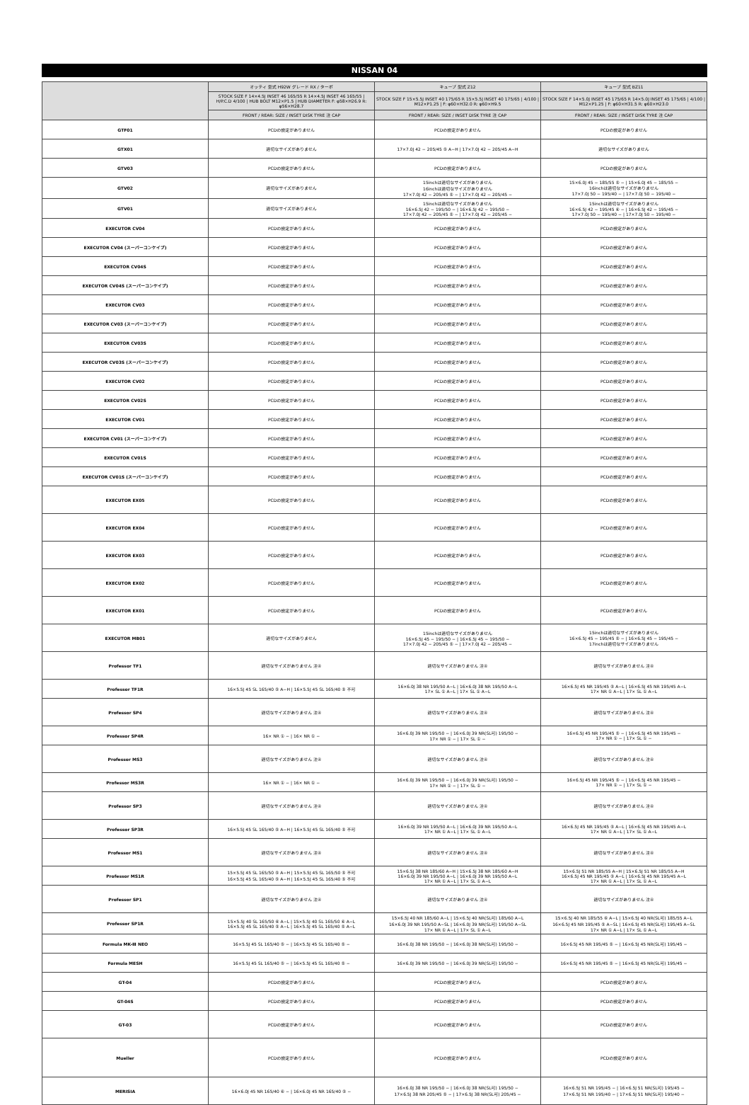NISSAN 04
| | オッティ 型式 H92W グレード RX / ターボ | キューブ 型式 Z12 | キューブ 型式 BZ11 |
| --- | --- | --- | --- |
| | STOCK SIZE F 14×4.5J INSET 46 165/55 R 14×4.5J INSET 46 165/55 / H/P.C.D 4/100 / HUB BOLT M12×P1.5 / HUB DIAMETER F: φ58×H26.9 R: φ56×H28.7 | STOCK SIZE F 15×5.5J INSET 40 175/65 R 15×5.5J INSET 40 175/65 / 4/100 / M12×P1.25 / F: φ60×H32.0 R: φ60×H9.5 | STOCK SIZE F 14×5.0J INSET 45 175/65 R 14×5.0J INSET 45 175/65 / 4/100 / M12×P1.25 / F: φ60×H31.5 R: φ60×H23.0 |
| | FRONT / REAR: SIZE / INSET DISK TYRE 注 CAP | FRONT / REAR: SIZE / INSET DISK TYRE 注 CAP | FRONT / REAR: SIZE / INSET DISK TYRE 注 CAP |
| GTF01 | PCDの設定がありません | PCDの設定がありません | PCDの設定がありません |
| GTX01 | 適切なサイズがありません | 17×7.0J 42 − 205/45 ⑤ A−H / 17×7.0J 42 − 205/45 A−H | 適切なサイズがありません |
| GTV03 | PCDの設定がありません | PCDの設定がありません | PCDの設定がありません |
| GTV02 | 適切なサイズがありません | 15inchは適切なサイズがありません 16inchは適切なサイズがありません 17×7.0J 42 − 205/45 ⑤ − / 17×7.0J 42 − 205/45 − | 15×6.0J 45 − 185/55 ⑤ − / 15×6.0J 45 − 185/55 − 16inchは適切なサイズがありません 17×7.0J 50 − 195/40 − / 17×7.0J 50 − 195/40 − |
| GTV01 | 適切なサイズがありません | 15inchは適切なサイズがありません 16×6.5J 42 − 195/50 − / 16×6.5J 42 − 195/50 − 17×7.0J 42 − 205/45 ⑤ − / 17×7.0J 42 − 205/45 − | 15inchは適切なサイズがありません 16×6.5J 42 − 195/45 ⑥ − / 16×6.5J 42 − 195/45 − 17×7.0J 50 − 195/40 − / 17×7.0J 50 − 195/40 − |
| EXECUTOR CV04 | PCDの設定がありません | PCDの設定がありません | PCDの設定がありません |
| EXECUTOR CV04 (スーパーコンケイブ) | PCDの設定がありません | PCDの設定がありません | PCDの設定がありません |
| EXECUTOR CV04S | PCDの設定がありません | PCDの設定がありません | PCDの設定がありません |
| EXECUTOR CV04S (スーパーコンケイブ) | PCDの設定がありません | PCDの設定がありません | PCDの設定がありません |
| EXECUTOR CV03 | PCDの設定がありません | PCDの設定がありません | PCDの設定がありません |
| EXECUTOR CV03 (スーパーコンケイブ) | PCDの設定がありません | PCDの設定がありません | PCDの設定がありません |
| EXECUTOR CV03S | PCDの設定がありません | PCDの設定がありません | PCDの設定がありません |
| EXECUTOR CV03S (スーパーコンケイブ) | PCDの設定がありません | PCDの設定がありません | PCDの設定がありません |
| EXECUTOR CV02 | PCDの設定がありません | PCDの設定がありません | PCDの設定がありません |
| EXECUTOR CV02S | PCDの設定がありません | PCDの設定がありません | PCDの設定がありません |
| EXECUTOR CV01 | PCDの設定がありません | PCDの設定がありません | PCDの設定がありません |
| EXECUTOR CV01 (スーパーコンケイブ) | PCDの設定がありません | PCDの設定がありません | PCDの設定がありません |
| EXECUTOR CV01S | PCDの設定がありません | PCDの設定がありません | PCDの設定がありません |
| EXECUTOR CV01S (スーパーコンケイブ) | PCDの設定がありません | PCDの設定がありません | PCDの設定がありません |
| EXECUTOR EX05 | PCDの設定がありません | PCDの設定がありません | PCDの設定がありません |
| EXECUTOR EX04 | PCDの設定がありません | PCDの設定がありません | PCDの設定がありません |
| EXECUTOR EX03 | PCDの設定がありません | PCDの設定がありません | PCDの設定がありません |
| EXECUTOR EX02 | PCDの設定がありません | PCDの設定がありません | PCDの設定がありません |
| EXECUTOR EX01 | PCDの設定がありません | PCDの設定がありません | PCDの設定がありません |
| EXECUTOR MB01 | 適切なサイズがありません | 15inchは適切なサイズがありません 16×6.5J 45 − 195/50 − / 16×6.5J 45 − 195/50 − 17×7.0J 42 − 205/45 ⑤ − / 17×7.0J 42 − 205/45 − | 15inchは適切なサイズがありません 16×6.5J 45 − 195/45 ⑤ − / 16×6.5J 45 − 195/45 − 17inchは適切なサイズがありません |
| Professor TF1 | 適切なサイズがありません 注④ | 適切なサイズがありません 注④ | 適切なサイズがありません 注④ |
| Professor TF1R | 16×5.5J 45 SL 165/40 ⑤ A−H / 16×5.5J 45 SL 165/40 ⑤ 不可 | 16×6.0J 38 NR 195/50 A−L / 16×6.0J 38 NR 195/50 A−L 17× SL ① A−L / 17× SL ① A−L | 16×6.5J 45 NR 195/45 ⑤ A−L / 16×6.5J 45 NR 195/45 A−L 17× NR ① A−L / 17× SL ① A−L |
| Professor SP4 | 適切なサイズがありません 注④ | 適切なサイズがありません 注④ | 適切なサイズがありません 注④ |
| Professor SP4R | 16× NR ① − / 16× NR ① − | 16×6.0J 39 NR 195/50 − / 16×6.0J 39 NR(SL可) 195/50 − 17× NR ① − / 17× SL ① − | 16×6.5J 45 NR 195/45 ⑤ − / 16×6.5J 45 NR 195/45 − 17× NR ① − / 17× SL ① − |
| Professor MS3 | 適切なサイズがありません 注④ | 適切なサイズがありません 注④ | 適切なサイズがありません 注④ |
| Professor MS3R | 16× NR ① − / 16× NR ① − | 16×6.0J 39 NR 195/50 − / 16×6.0J 39 NR(SL可) 195/50 − 17× NR ① − / 17× SL ① − | 16×6.5J 45 NR 195/45 ⑤ − / 16×6.5J 45 NR 195/45 − 17× NR ① − / 17× SL ① − |
| Professor SP3 | 適切なサイズがありません 注④ | 適切なサイズがありません 注④ | 適切なサイズがありません 注④ |
| Professor SP3R | 16×5.5J 45 SL 165/40 ⑤ A−H / 16×5.5J 45 SL 165/40 ⑤ 不可 | 16×6.0J 39 NR 195/50 A−L / 16×6.0J 39 NR 195/50 A−L 17× NR ① A−L / 17× SL ① A−L | 16×6.5J 45 NR 195/45 ⑤ A−L / 16×6.5J 45 NR 195/45 A−L 17× NR ① A−L / 17× SL ① A−L |
| Professor MS1 | 適切なサイズがありません 注④ | 適切なサイズがありません 注④ | 適切なサイズがありません 注④ |
| Professor MS1R | 15×5.5J 45 SL 165/50 ⑤ A−H / 15×5.5J 45 SL 165/50 ⑤ 不可 16×5.5J 45 SL 165/40 ⑤ A−H / 16×5.5J 45 SL 165/40 ⑤ 不可 | 15×6.5J 38 NR 185/60 A−H / 15×6.5J 38 NR 185/60 A−H 16×6.0J 39 NR 195/50 A−L / 16×6.0J 39 NR 195/50 A−L 17× NR ① A−L / 17× SL ① A−L | 15×6.5J 51 NR 185/55 A−H / 15×6.5J 51 NR 185/55 A−H 16×6.5J 45 NR 195/45 ⑤ A−L / 16×6.5J 45 NR 195/45 A−L 17× NR ① A−L / 17× SL ① A−L |
| Professor SP1 | 適切なサイズがありません 注④ | 適切なサイズがありません 注④ | 適切なサイズがありません 注④ |
| Professor SP1R | 15×5.5J 40 SL 165/50 ⑥ A−L / 15×5.5J 40 SL 165/50 ⑥ A−L 16×5.5J 45 SL 165/40 ⑤ A−L / 16×5.5J 45 SL 165/40 ⑤ A−L | 15×6.5J 40 NR 185/60 A−L / 15×6.5J 40 NR(SL可) 185/60 A−L 16×6.0J 39 NR 195/50 A−SL / 16×6.0J 39 NR(SL可) 195/50 A−SL 17× NR ① A−L / 17× SL ① A−L | 15×6.5J 40 NR 185/55 ⑥ A−L / 15×6.5J 40 NR(SL可) 185/55 A−L 16×6.5J 45 NR 195/45 ⑤ A−SL / 16×6.5J 45 NR(SL可) 195/45 A−SL 17× NR ① A−L / 17× SL ① A−L |
| Formula MK-Ⅲ NEO | 16×5.5J 45 SL 165/40 ⑤ − / 16×5.5J 45 SL 165/40 ⑤ − | 16×6.0J 38 NR 195/50 − / 16×6.0J 38 NR(SL可) 195/50 − | 16×6.5J 45 NR 195/45 ⑤ − / 16×6.5J 45 NR(SL可) 195/45 − |
| Formula MESH | 16×5.5J 45 SL 165/40 ⑤ − / 16×5.5J 45 SL 165/40 ⑤ − | 16×6.0J 39 NR 195/50 − / 16×6.0J 39 NR(SL可) 195/50 − | 16×6.5J 45 NR 195/45 ⑤ − / 16×6.5J 45 NR(SL可) 195/45 − |
| GT-04 | PCDの設定がありません | PCDの設定がありません | PCDの設定がありません |
| GT-04S | PCDの設定がありません | PCDの設定がありません | PCDの設定がありません |
| GT-03 | PCDの設定がありません | PCDの設定がありません | PCDの設定がありません |
| Mueller | PCDの設定がありません | PCDの設定がありません | PCDの設定がありません |
| MERISIA | 16×6.0J 45 NR 165/40 ⑥ − / 16×6.0J 45 NR 165/40 ⑤ − | 16×6.0J 38 NR 195/50 − / 16×6.0J 38 NR(SL可) 195/50 − 17×6.5J 38 NR 205/45 ⑤ − / 17×6.5J 38 NR(SL可) 205/45 − | 16×6.5J 51 NR 195/45 − / 16×6.5J 51 NR(SL可) 195/45 − 17×6.5J 51 NR 195/40 − / 17×6.5J 51 NR(SL可) 195/40 − |